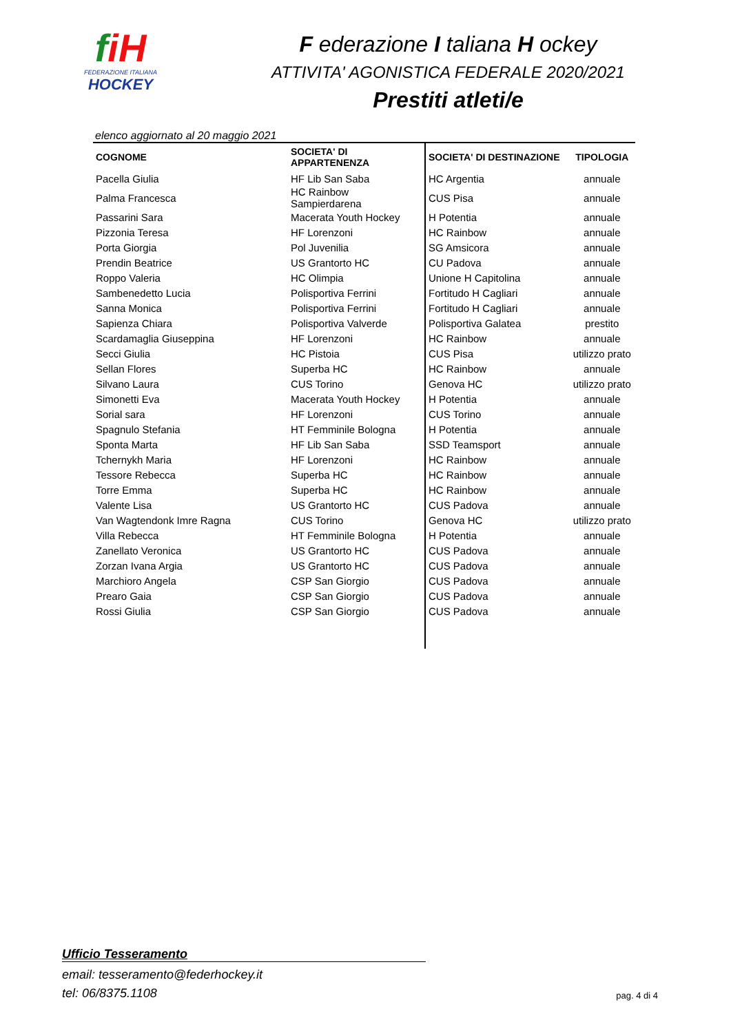fi H
FEDERAZIONE ITALIANA
HOCKEY
F ederazione I taliana H ockey
ATTIVITA' AGONISTICA FEDERALE 2020/2021
Prestiti atleti/e
elenco aggiornato al 20 maggio 2021
| COGNOME | SOCIETA' DI APPARTENENZA | SOCIETA' DI DESTINAZIONE | TIPOLOGIA |
| --- | --- | --- | --- |
| Pacella Giulia | HF Lib San Saba | HC Argentia | annuale |
| Palma Francesca | HC Rainbow Sampierdarena | CUS Pisa | annuale |
| Passarini Sara | Macerata Youth Hockey | H Potentia | annuale |
| Pizzonia Teresa | HF Lorenzoni | HC Rainbow | annuale |
| Porta Giorgia | Pol Juvenilia | SG Amsicora | annuale |
| Prendin Beatrice | US Grantorto HC | CU Padova | annuale |
| Roppo Valeria | HC Olimpia | Unione H Capitolina | annuale |
| Sambenedetto Lucia | Polisportiva Ferrini | Fortitudo H Cagliari | annuale |
| Sanna Monica | Polisportiva Ferrini | Fortitudo H Cagliari | annuale |
| Sapienza Chiara | Polisportiva Valverde | Polisportiva Galatea | prestito |
| Scardamaglia Giuseppina | HF Lorenzoni | HC Rainbow | annuale |
| Secci Giulia | HC Pistoia | CUS Pisa | utilizzo prato |
| Sellan Flores | Superba HC | HC Rainbow | annuale |
| Silvano Laura | CUS Torino | Genova HC | utilizzo prato |
| Simonetti Eva | Macerata Youth Hockey | H Potentia | annuale |
| Sorial sara | HF Lorenzoni | CUS Torino | annuale |
| Spagnulo Stefania | HT Femminile Bologna | H Potentia | annuale |
| Sponta Marta | HF Lib San Saba | SSD Teamsport | annuale |
| Tchernykh Maria | HF Lorenzoni | HC Rainbow | annuale |
| Tessore Rebecca | Superba HC | HC Rainbow | annuale |
| Torre Emma | Superba HC | HC Rainbow | annuale |
| Valente Lisa | US Grantorto HC | CUS Padova | annuale |
| Van Wagtendonk Imre Ragna | CUS Torino | Genova HC | utilizzo prato |
| Villa Rebecca | HT Femminile Bologna | H Potentia | annuale |
| Zanellato Veronica | US Grantorto HC | CUS Padova | annuale |
| Zorzan Ivana Argia | US Grantorto HC | CUS Padova | annuale |
| Marchioro Angela | CSP San Giorgio | CUS Padova | annuale |
| Prearo Gaia | CSP San Giorgio | CUS Padova | annuale |
| Rossi Giulia | CSP San Giorgio | CUS Padova | annuale |
Ufficio Tesseramento
email: tesseramento@federhockey.it
tel: 06/8375.1108
pag. 4 di 4